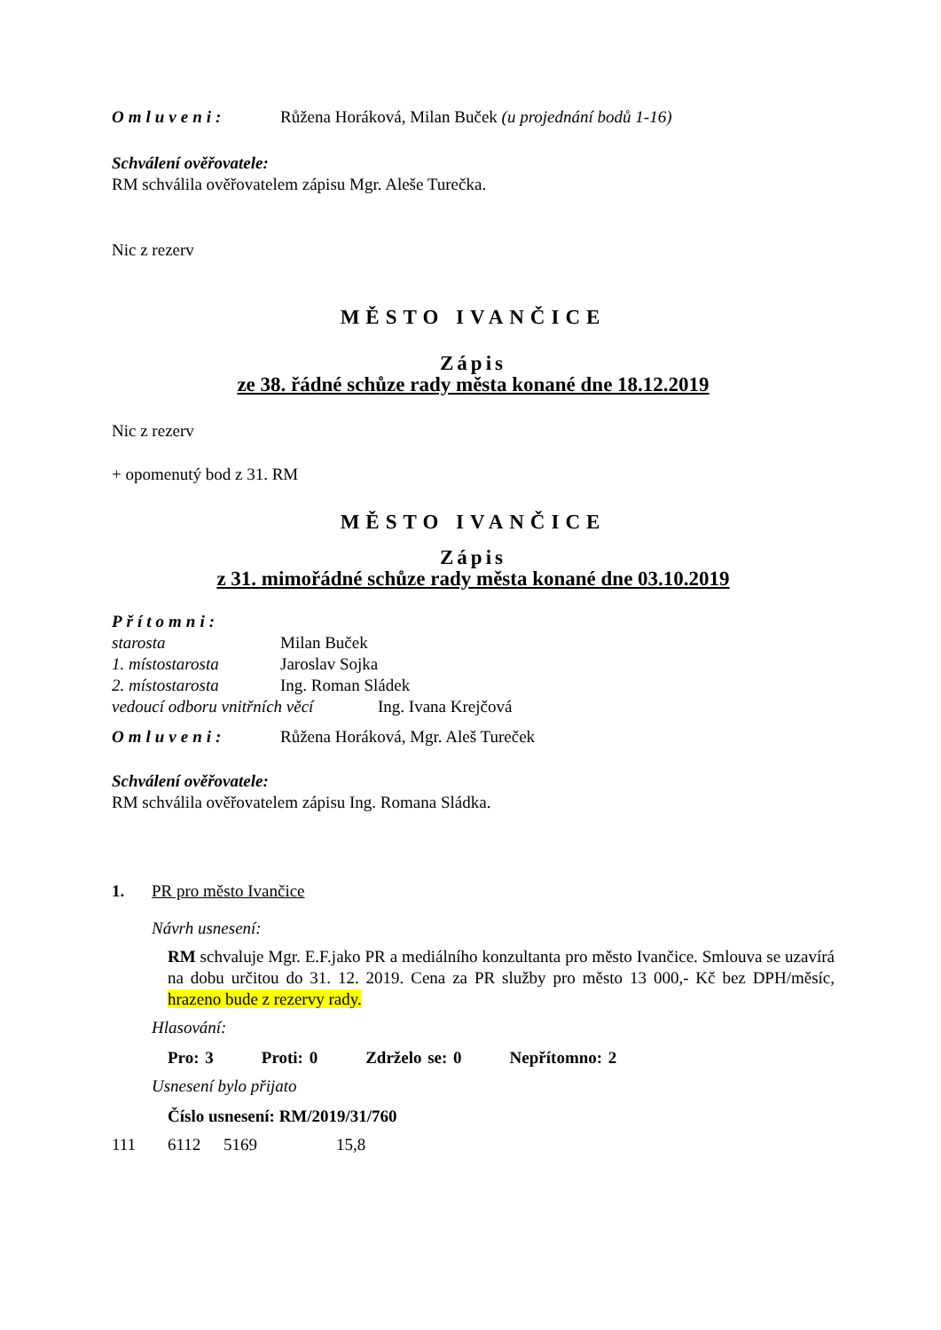Omluveni: Růžena Horáková, Milan Buček (u projednání bodů 1-16)
Schválení ověřovatele:
RM schválila ověřovatelem zápisu Mgr. Aleše Turečka.
Nic z rezerv
MĚSTO IVANČICE
Zápis
ze 38. řádné schůze rady města konané dne 18.12.2019
Nic z rezerv
+ opomenutý bod z 31. RM
MĚSTO IVANČICE
Zápis
z 31. mimořádné schůze rady města konané dne 03.10.2019
Přítomni:
starosta Milan Buček
1. místostarosta Jaroslav Sojka
2. místostarosta Ing. Roman Sládek
vedoucí odboru vnitřních věcí Ing. Ivana Krejčová
Omluveni: Růžena Horáková, Mgr. Aleš Tureček
Schválení ověřovatele:
RM schválila ověřovatelem zápisu Ing. Romana Sládka.
1. PR pro město Ivančice
Návrh usnesení:
RM schvaluje Mgr. E.F.jako PR a mediálního konzultanta pro město Ivančice. Smlouva se uzavírá na dobu určitou do 31. 12. 2019. Cena za PR služby pro město 13 000,- Kč bez DPH/měsíc, hrazeno bude z rezervy rady.
Hlasování:
Pro: 3 Proti: 0 Zdrželo se: 0 Nepřítomno: 2
Usnesení bylo přijato
Číslo usnesení: RM/2019/31/760
111 6112 5169 15,8